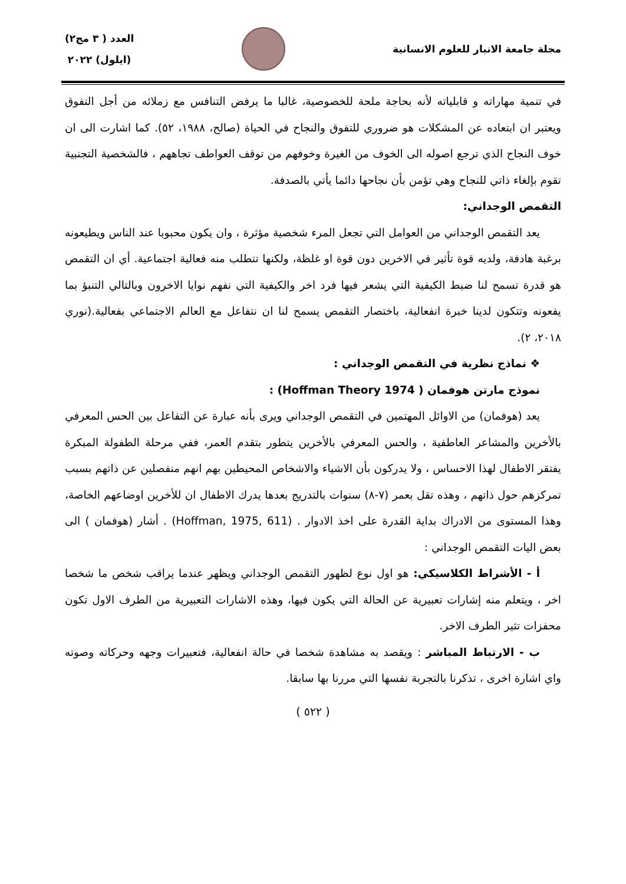مجلة جامعة الانبار للعلوم الانسانية
العدد ( ٣ مج٢)
(ايلول) ٢٠٢٢
في تنمية مهاراته و قابلياته لأنه بحاجة ملحة للخصوصية، غالبا ما يرفض التنافس مع زملائه من أجل التفوق ويعتبر ان ابتعاده عن المشكلات هو ضروري للتفوق والنجاح في الحياة (صالح، ١٩٨٨، ٥٢). كما اشارت الى ان خوف النجاح الذي ترجع اصوله الى الخوف من الغيرة وخوفهم من توقف العواطف تجاههم ، فالشخصية التجنبية تقوم بإلغاء ذاتي للنجاح وهي تؤمن بأن نجاحها دائما يأتي بالصدفة.
التقمص الوجداني:
يعد التقمص الوجداني من العوامل التي تجعل المرء شخصية مؤثرة ، وان يكون محبوبا عند الناس ويطيعونه برغبة هادفة، ولديه قوة تأثير في الاخرين دون قوة او غلظة، ولكنها تتطلب منه فعالية اجتماعية. أي ان التقمص هو قدرة تسمح لنا ضبط الكيفية التي يشعر فيها فرد اخر والكيفية التي نفهم نوايا الاخرون وبالتالي التنبؤ بما يفعونه وتتكون لدينا خبرة انفعالية، باختصار التقمص يسمح لنا ان نتفاعل مع العالم الاجتماعي بفعالية.(نوري ٢٠١٨، ٢).
❖ نماذج نظرية في التقمص الوجداني :
نموذج مارتن هوفمان ( Hoffman Theory 1974) :
يعد (هوفمان) من الاوائل المهتمين في التقمص الوجداني ويرى بأنه عبارة عن التفاعل بين الحس المعرفي بالأخرين والمشاعر العاطفية ، والحس المعرفي بالأخرين يتطور بتقدم العمر، ففي مرحلة الطفولة المبكرة يفتقر الاطفال لهذا الاحساس ، ولا يدركون بأن الاشياء والاشخاص المحيطين بهم انهم منفصلين عن ذاتهم بسبب تمركزهم حول ذاتهم ، وهذه تقل بعمر (٧-٨) سنوات بالتدريج بعدها يدرك الاطفال ان للأخرين اوضاعهم الخاصة، وهذا المستوى من الادراك بداية القدرة على اخذ الادوار . (Hoffman, 1975, 611) . أشار (هوفمان ) الى بعض اليات التقمص الوجداني :
أ - الأشراط الكلاسيكي: هو اول نوع لظهور التقمص الوجداني ويظهر عندما يراقب شخص ما شخصا اخر ، ويتعلم منه إشارات تعبيرية عن الحالة التي يكون فيها، وهذه الاشارات التعبيرية من الطرف الاول تكون محفزات تثير الطرف الاخر.
ب - الارتباط المباشر : ويقصد به مشاهدة شخصا في حالة انفعالية، فتعبيرات وجهه وحركاته وصوته واي اشارة اخرى ، تذكرنا بالتجربة نفسها التي مررنا بها سابقا.
( ٥٢٢ )